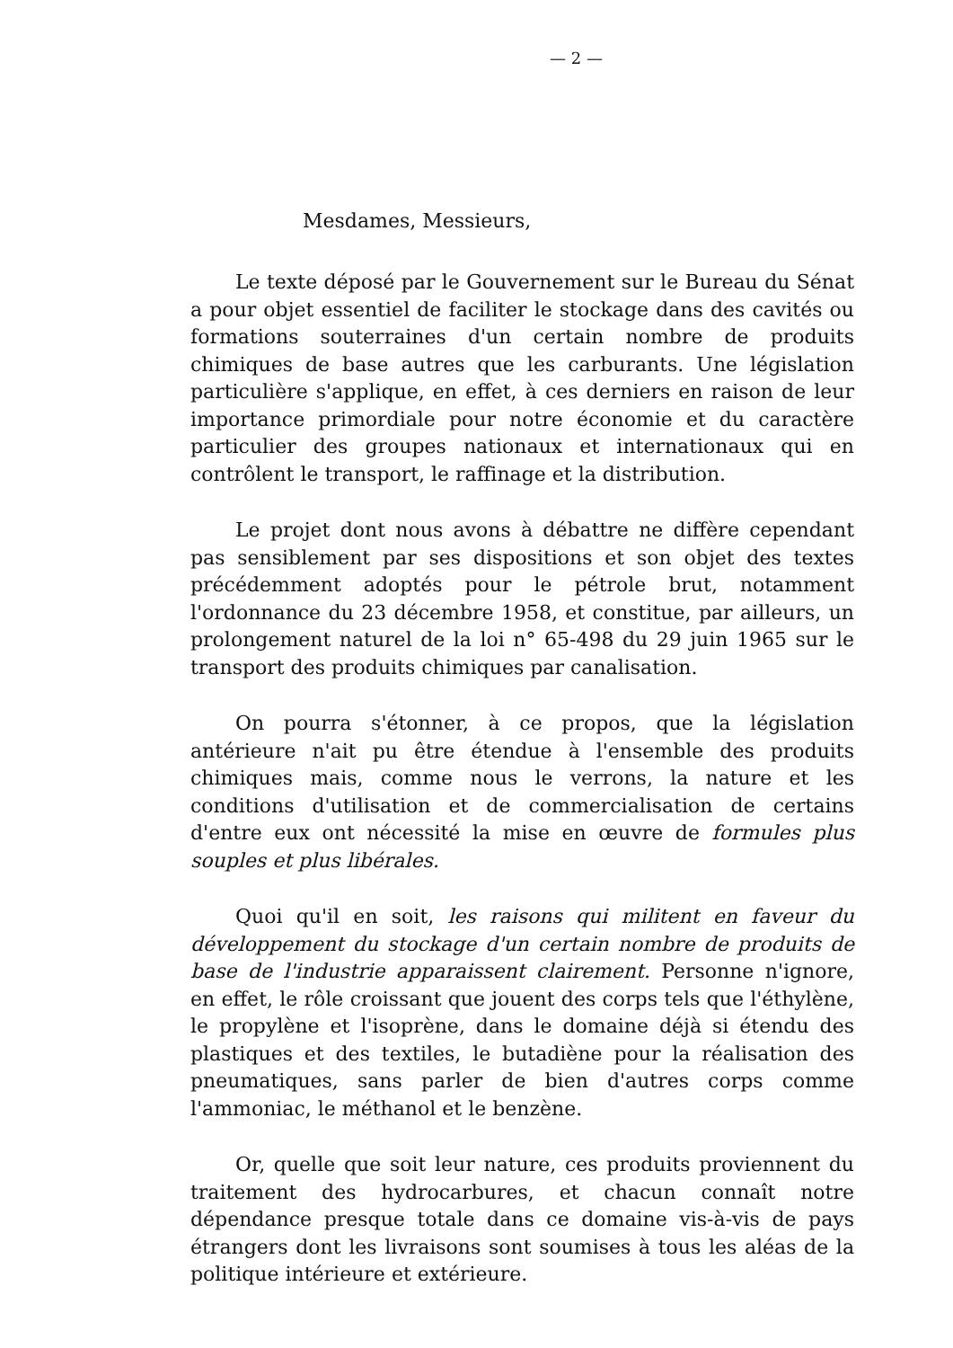— 2 —
Mesdames, Messieurs,
Le texte déposé par le Gouvernement sur le Bureau du Sénat a pour objet essentiel de faciliter le stockage dans des cavités ou formations souterraines d'un certain nombre de produits chimiques de base autres que les carburants. Une législation particulière s'applique, en effet, à ces derniers en raison de leur importance primordiale pour notre économie et du caractère particulier des groupes nationaux et internationaux qui en contrôlent le transport, le raffinage et la distribution.
Le projet dont nous avons à débattre ne diffère cependant pas sensiblement par ses dispositions et son objet des textes précédemment adoptés pour le pétrole brut, notamment l'ordonnance du 23 décembre 1958, et constitue, par ailleurs, un prolongement naturel de la loi n° 65-498 du 29 juin 1965 sur le transport des produits chimiques par canalisation.
On pourra s'étonner, à ce propos, que la législation antérieure n'ait pu être étendue à l'ensemble des produits chimiques mais, comme nous le verrons, la nature et les conditions d'utilisation et de commercialisation de certains d'entre eux ont nécessité la mise en œuvre de formules plus souples et plus libérales.
Quoi qu'il en soit, les raisons qui militent en faveur du développement du stockage d'un certain nombre de produits de base de l'industrie apparaissent clairement. Personne n'ignore, en effet, le rôle croissant que jouent des corps tels que l'éthylène, le propylène et l'isoprène, dans le domaine déjà si étendu des plastiques et des textiles, le butadiène pour la réalisation des pneumatiques, sans parler de bien d'autres corps comme l'ammoniac, le méthanol et le benzène.
Or, quelle que soit leur nature, ces produits proviennent du traitement des hydrocarbures, et chacun connaît notre dépendance presque totale dans ce domaine vis-à-vis de pays étrangers dont les livraisons sont soumises à tous les aléas de la politique intérieure et extérieure.